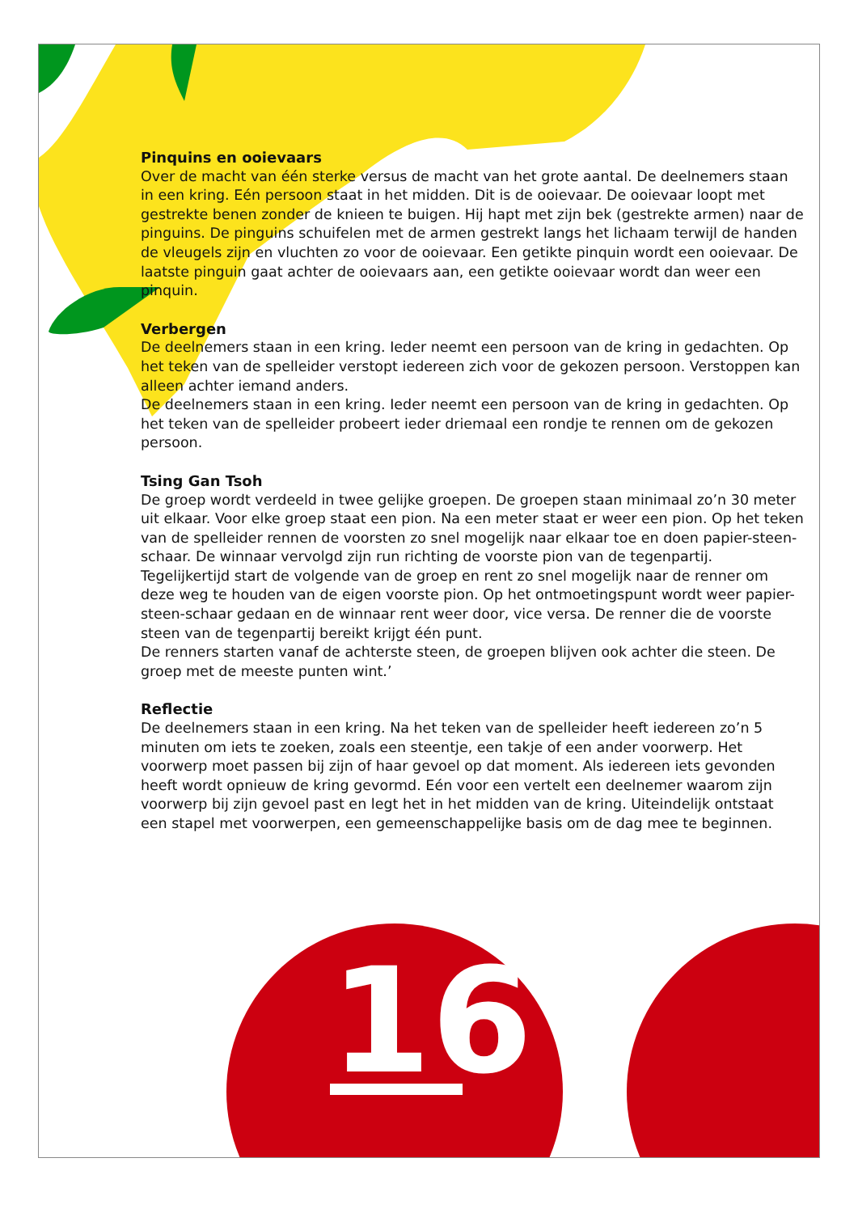16
Pinquins en ooievaars
Over de macht van één sterke versus de macht van het grote aantal. De deelnemers staan in een kring. Eén persoon staat in het midden. Dit is de ooievaar. De ooievaar loopt met gestrekte benen zonder de knieen te buigen. Hij hapt met zijn bek (gestrekte armen) naar de pinguins. De pinguins schuifelen met de armen gestrekt langs het lichaam terwijl de handen de vleugels zijn en vluchten zo voor de ooievaar. Een getikte pinquin wordt een ooievaar. De laatste pinguin gaat achter de ooievaars aan, een getikte ooievaar wordt dan weer een pinquin.
Verbergen
De deelnemers staan in een kring. Ieder neemt een persoon van de kring in gedachten. Op het teken van de spelleider verstopt iedereen zich voor de gekozen persoon. Verstoppen kan alleen achter iemand anders.
De deelnemers staan in een kring. Ieder neemt een persoon van de kring in gedachten. Op het teken van de spelleider probeert ieder driemaal een rondje te rennen om de gekozen persoon.
Tsing Gan Tsoh
De groep wordt verdeeld in twee gelijke groepen. De groepen staan minimaal zo’n 30 meter uit elkaar. Voor elke groep staat een pion. Na een meter staat er weer een pion. Op het teken van de spelleider rennen de voorsten zo snel mogelijk naar elkaar toe en doen papier-steen-schaar. De winnaar vervolgd zijn run richting de voorste pion van de tegenpartij. Tegelijkertijd start de volgende van de groep en rent zo snel mogelijk naar de renner om deze weg te houden van de eigen voorste pion. Op het ontmoetingspunt wordt weer papier-steen-schaar gedaan en de winnaar rent weer door, vice versa. De renner die de voorste steen van de tegenpartij bereikt krijgt één punt.
De renners starten vanaf de achterste steen, de groepen blijven ook achter die steen. De groep met de meeste punten wint.’
Reflectie
De deelnemers staan in een kring. Na het teken van de spelleider heeft iedereen zo’n 5 minuten om iets te zoeken, zoals een steentje, een takje of een ander voorwerp. Het voorwerp moet passen bij zijn of haar gevoel op dat moment. Als iedereen iets gevonden heeft wordt opnieuw de kring gevormd. Eén voor een vertelt een deelnemer waarom zijn voorwerp bij zijn gevoel past en legt het in het midden van de kring. Uiteindelijk ontstaat een stapel met voorwerpen, een gemeenschappelijke basis om de dag mee te beginnen.